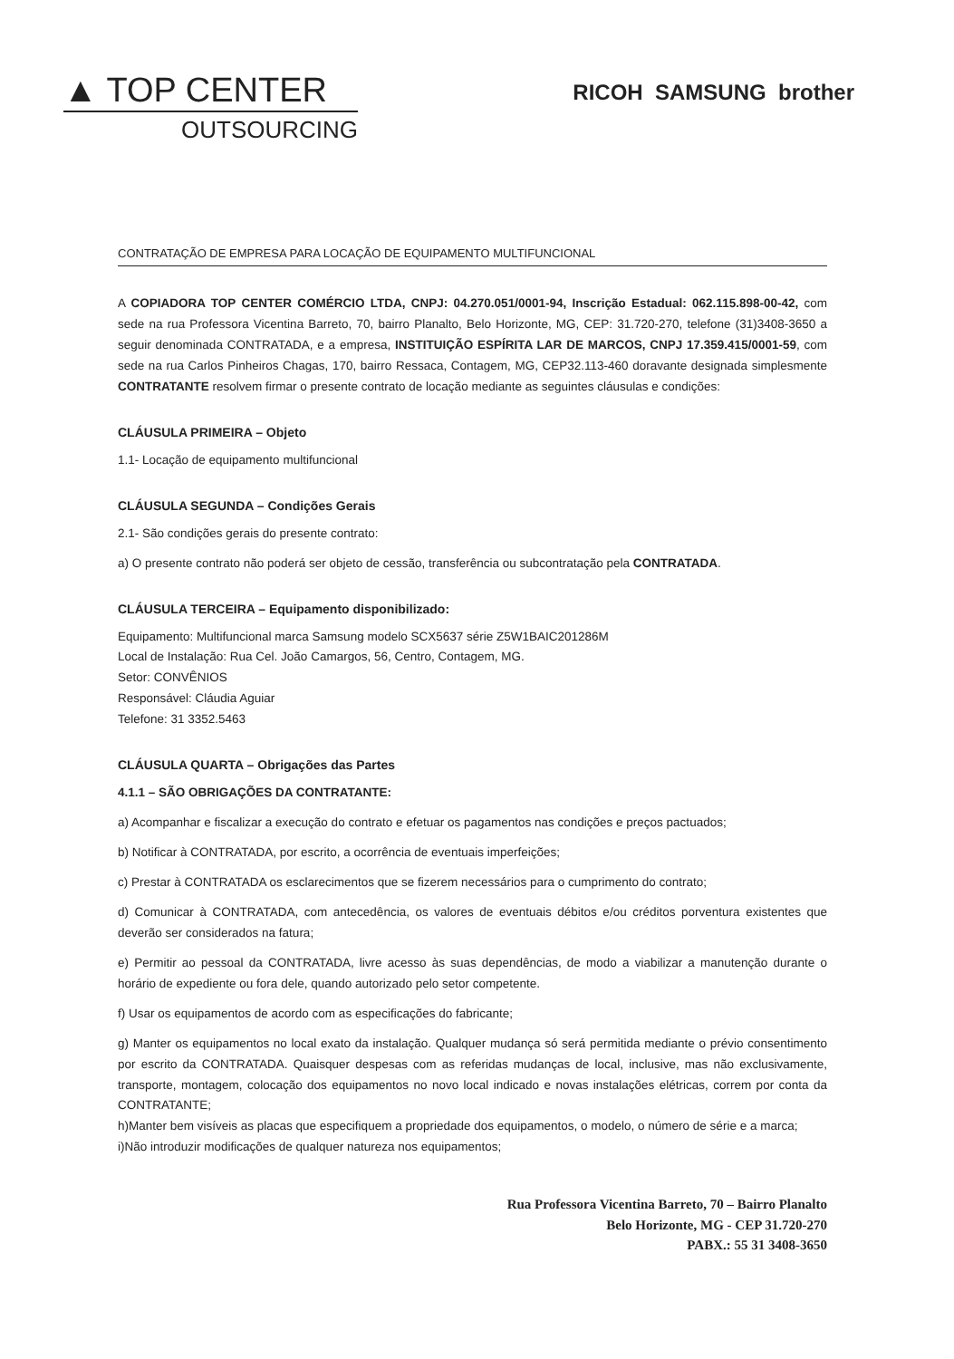▲ TOP CENTER
OUTSOURCING
RICOH SAMSUNG brother
CONTRATAÇÃO DE EMPRESA PARA LOCAÇÃO DE EQUIPAMENTO MULTIFUNCIONAL
A COPIADORA TOP CENTER COMÉRCIO LTDA, CNPJ: 04.270.051/0001-94, Inscrição Estadual: 062.115.898-00-42, com sede na rua Professora Vicentina Barreto, 70, bairro Planalto, Belo Horizonte, MG, CEP: 31.720-270, telefone (31)3408-3650 a seguir denominada CONTRATADA, e a empresa, INSTITUIÇÃO ESPÍRITA LAR DE MARCOS, CNPJ 17.359.415/0001-59, com sede na rua Carlos Pinheiros Chagas, 170, bairro Ressaca, Contagem, MG, CEP32.113-460 doravante designada simplesmente CONTRATANTE resolvem firmar o presente contrato de locação mediante as seguintes cláusulas e condições:
CLÁUSULA PRIMEIRA – Objeto
1.1- Locação de equipamento multifuncional
CLÁUSULA SEGUNDA – Condições Gerais
2.1- São condições gerais do presente contrato:
a) O presente contrato não poderá ser objeto de cessão, transferência ou subcontratação pela CONTRATADA.
CLÁUSULA TERCEIRA – Equipamento disponibilizado:
Equipamento: Multifuncional marca Samsung modelo SCX5637 série Z5W1BAIC201286M
Local de Instalação: Rua Cel. João Camargos, 56, Centro, Contagem, MG.
Setor: CONVÊNIOS
Responsável: Cláudia Aguiar
Telefone: 31 3352.5463
CLÁUSULA QUARTA – Obrigações das Partes
4.1.1 – SÃO OBRIGAÇÕES DA CONTRATANTE:
a) Acompanhar e fiscalizar a execução do contrato e efetuar os pagamentos nas condições e preços pactuados;
b) Notificar à CONTRATADA, por escrito, a ocorrência de eventuais imperfeições;
c) Prestar à CONTRATADA os esclarecimentos que se fizerem necessários para o cumprimento do contrato;
d) Comunicar à CONTRATADA, com antecedência, os valores de eventuais débitos e/ou créditos porventura existentes que deverão ser considerados na fatura;
e) Permitir ao pessoal da CONTRATADA, livre acesso às suas dependências, de modo a viabilizar a manutenção durante o horário de expediente ou fora dele, quando autorizado pelo setor competente.
f) Usar os equipamentos de acordo com as especificações do fabricante;
g) Manter os equipamentos no local exato da instalação. Qualquer mudança só será permitida mediante o prévio consentimento por escrito da CONTRATADA. Quaisquer despesas com as referidas mudanças de local, inclusive, mas não exclusivamente, transporte, montagem, colocação dos equipamentos no novo local indicado e novas instalações elétricas, correm por conta da CONTRATANTE;
h)Manter bem visíveis as placas que especifiquem a propriedade dos equipamentos, o modelo, o número de série e a marca;
i)Não introduzir modificações de qualquer natureza nos equipamentos;
Rua Professora Vicentina Barreto, 70 – Bairro Planalto
Belo Horizonte, MG - CEP 31.720-270
PABX.: 55 31 3408-3650